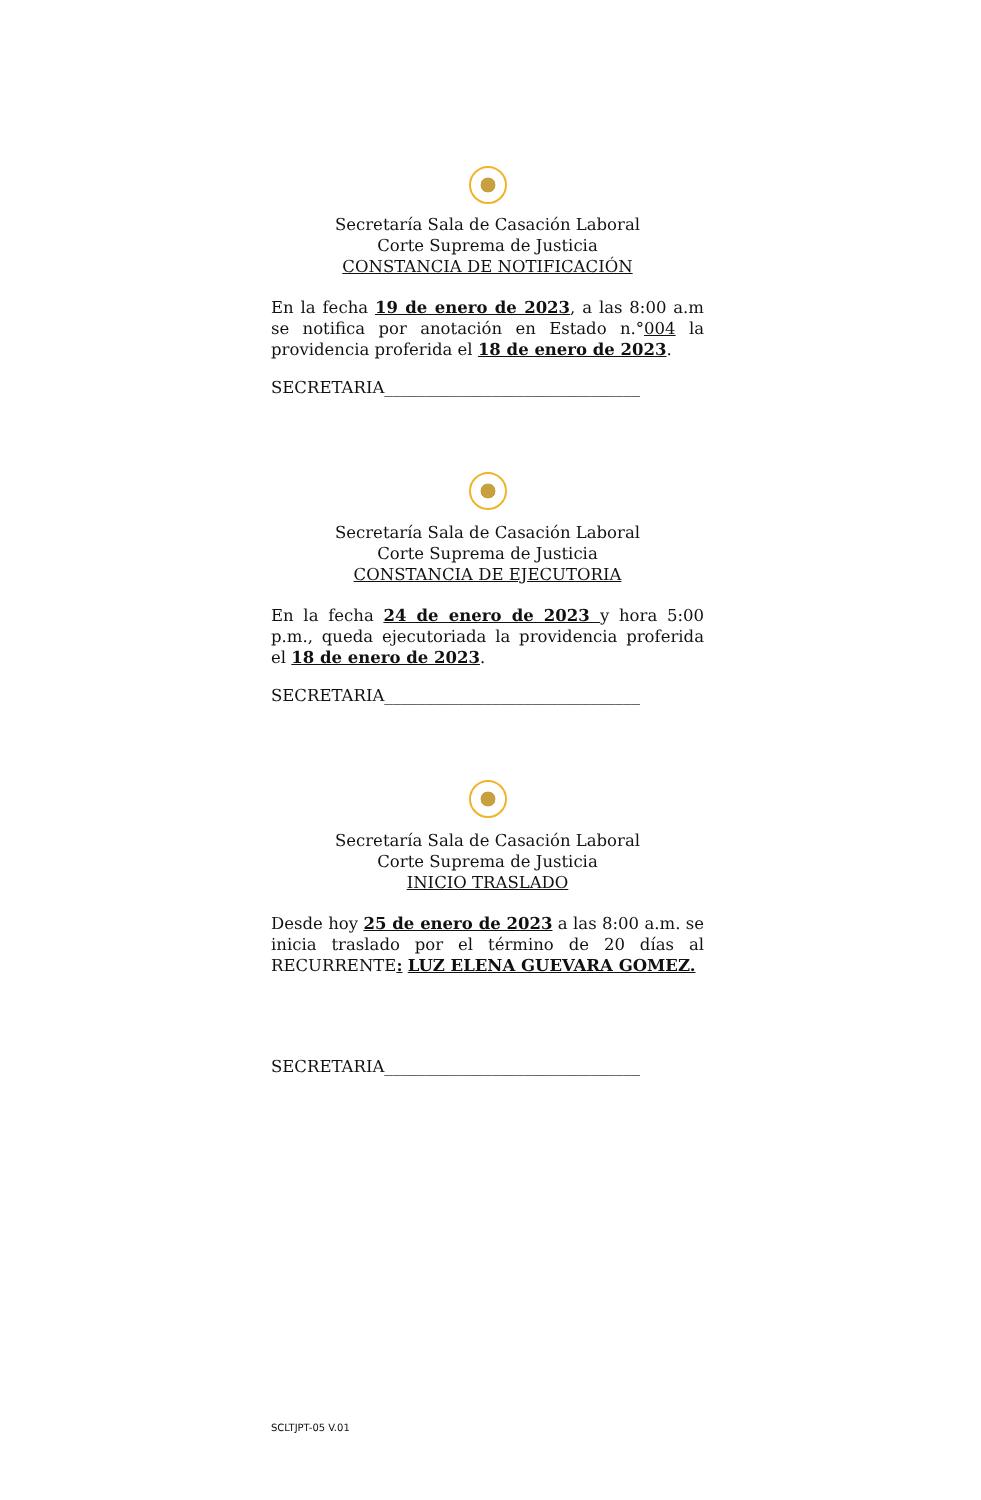Secretaría Sala de Casación Laboral
Corte Suprema de Justicia
CONSTANCIA DE NOTIFICACIÓN
En la fecha 19 de enero de 2023, a las 8:00 a.m se notifica por anotación en Estado n.°004 la providencia proferida el 18 de enero de 2023.
SECRETARIA_______________________________
Secretaría Sala de Casación Laboral
Corte Suprema de Justicia
CONSTANCIA DE EJECUTORIA
En la fecha 24 de enero de 2023 y hora 5:00 p.m., queda ejecutoriada la providencia proferida el 18 de enero de 2023.
SECRETARIA_______________________________
Secretaría Sala de Casación Laboral
Corte Suprema de Justicia
INICIO TRASLADO
Desde hoy 25 de enero de 2023 a las 8:00 a.m. se inicia traslado por el término de 20 días al RECURRENTE: LUZ ELENA GUEVARA GOMEZ.
SECRETARIA_______________________________
SCLTJPT-05 V.01